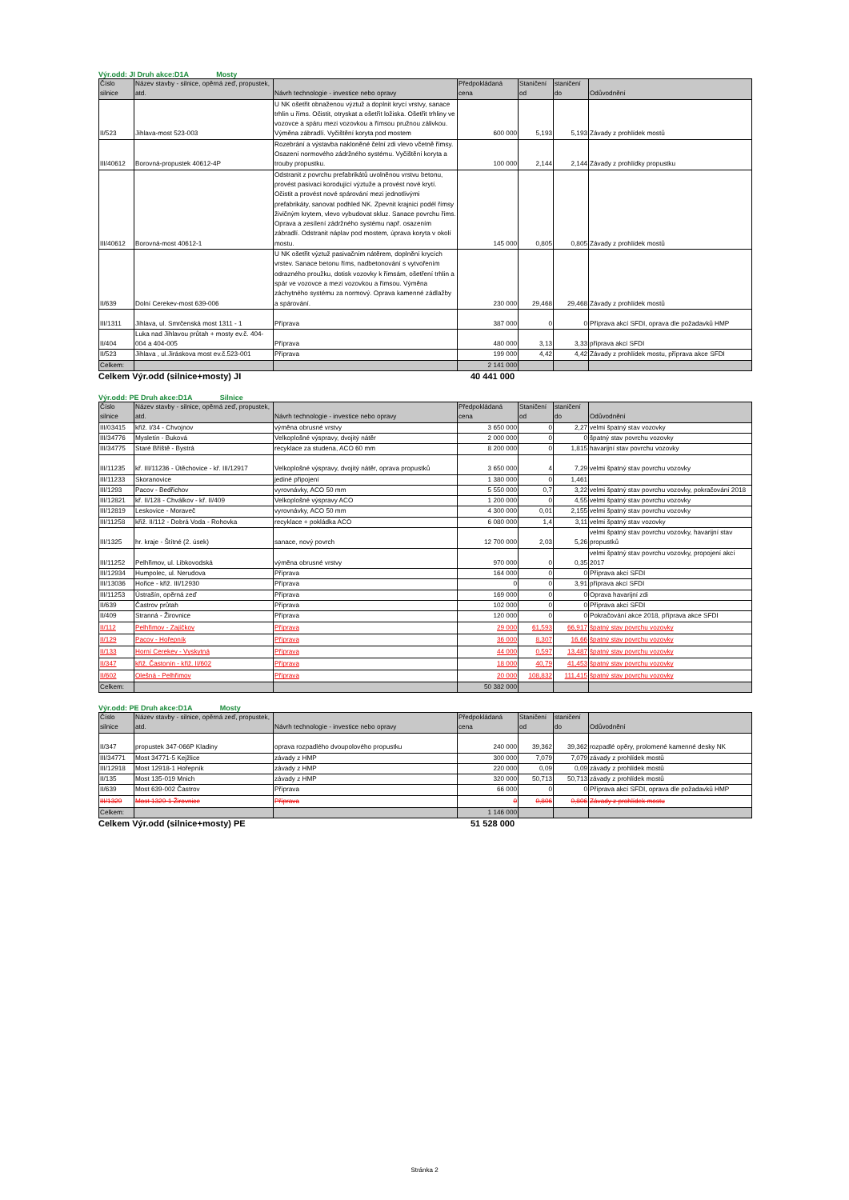Výr.odd: JI Druh akce:D1A Mosty
| Číslo silnice | Název stavby - silnice, opěrná zeď, propustek, atd. | Návrh technologie - investice nebo opravy | Předpokládaná cena | Staničení od | staničení do | Odůvodnění |
| --- | --- | --- | --- | --- | --- | --- |
| II/523 | Jihlava-most 523-003 | U NK ošetřit obnaženou výztuž a doplnit krycí vrstvy, sanace trhlin u říms. Očistit, otryskat a ošetřit ložiska. Ošetřit trhliny ve vozovce a spáru mezi vozovkou a římsou pružnou zálivkou. Výměna zábradlí. Vyčištění koryta pod mostem | 600 000 | 5,193 | 5,193 | Závady z prohlídek mostů |
| III/40612 | Borovná-propustek 40612-4P | Rozebrání a výstavba nakloněné čelní zdi vlevo včetně římsy. Osazení normového zádržného systému. Vyčištění koryta a trouby propustku. | 100 000 | 2,144 | 2,144 | Závady z prohlídky propustku |
| III/40612 | Borovná-most 40612-1 | Odstranit z povrchu prefabrikátů uvolněnou vrstvu betonu, provést pasivaci korodující výztuže a provést nové krytí. Očistit a provést nové spárování mezi jednotlivými prefabrikáty, sanovat podhled NK. Zpevnit krajnici podél římsy živičným krytem, vlevo vybudovat skluz. Sanace povrchu říms. Oprava a zesílení zádržného systému např. osazením zábradlí. Odstranit náplav pod mostem, úprava koryta v okolí mostu. | 145 000 | 0,805 | 0,805 | Závady z prohlídek mostů |
| II/639 | Dolní Cerekev-most 639-006 | U NK ošetřit výztuž pasivačním nátěrem, doplnění krycích vrstev. Sanace betonu říms, nadbetonování s vytvořením odrazného proužku, dotisk vozovky k římsám, ošetření trhlin a spár ve vozovce a mezi vozovkou a římsou. Výměna záchytného systému za normový. Oprava kamenné zádlažby a spárování. | 230 000 | 29,468 | 29,468 | Závady z prohlídek mostů |
| III/1311 | Jihlava, ul. Smrčenská most 1311 - 1 | Příprava | 387 000 | 0 | 0 | Příprava akcí SFDI, oprava dle požadavků HMP |
| II/404 | Luka nad Jihlavou průtah + mosty ev.č. 404-004 a 404-005 | Příprava | 480 000 | 3,13 | 3,33 | příprava akcí SFDI |
| II/523 | Jihlava , ul.Jiráskova most ev.č.523-001 | Příprava | 199 000 | 4,42 | 4,42 | Závady z prohlídek mostu, příprava akce SFDI |
| Celkem: | | | 2 141 000 | | | |
Celkem Výr.odd (silnice+mosty) JI 40 441 000
Výr.odd: PE Druh akce:D1A Silnice
| Číslo silnice | Název stavby - silnice, opěrná zeď, propustek, atd. | Návrh technologie - investice nebo opravy | Předpokládaná cena | Staničení od | staničení do | Odůvodnění |
| --- | --- | --- | --- | --- | --- | --- |
| III/03415 | křiž. I/34 - Chvojnov | výměna obrusné vrstvy | 3 650 000 | 0 | 2,27 | velmi špatný stav vozovky |
| III/34776 | Mysletín - Buková | Velkoplošné výspravy, dvojitý nátěr | 2 000 000 | 0 | 0 | špatný stav povrchu vozovky |
| III/34775 | Staré Bříště - Bystrá | recyklace za studena, ACO 60 mm | 8 200 000 | 0 | 1,815 | havarijní stav povrchu vozovky |
| III/11235 | kř. III/11236 - Útěchovice - kř. III/12917 | Velkoplošné výspravy, dvojitý nátěr, oprava propustků | 3 650 000 | 4 | 7,29 | velmi špatný stav povrchu vozovky |
| III/11233 | Skoranovice | jediné připojení | 1 380 000 | 0 | 1,461 | |
| III/1293 | Pacov - Bedřichov | vyrovnávky, ACO 50 mm | 5 550 000 | 0,7 | 3,22 | velmi špatný stav povrchu vozovky, pokračování 2018 |
| III/12821 | kř. II/128 - Chválkov - kř. II/409 | Velkoplošné výspravy ACO | 1 200 000 | 0 | 4,55 | velmi špatný stav povrchu vozovky |
| III/12819 | Leskovice - Moraveč | vyrovnávky, ACO 50 mm | 4 300 000 | 0,01 | 2,155 | velmi špatný stav povrchu vozovky |
| III/11258 | křiž. II/112 - Dobrá Voda - Rohovka | recyklace + pokládka ACO | 6 080 000 | 1,4 | 3,11 | velmi špatný stav vozovky |
| III/1325 | hr. kraje - Štítné (2. úsek) | sanace, nový povrch | 12 700 000 | 2,03 | 5,26 | velmi špatný stav povrchu vozovky, havarijní stav propustků |
| III/11252 | Pelhřimov, ul. Libkovodská | výměna obrusné vrstvy | 970 000 | 0 | 0,35 | velmi špatný stav povrchu vozovky, propojení akcí 2017 |
| III/12934 | Humpolec, ul. Nerudova | Příprava | 164 000 | 0 | 0 | Příprava akcí SFDI |
| III/13036 | Hořice - křiž. III/12930 | Příprava | 0 | 0 | 3,91 | příprava akcí SFDI |
| III/11253 | Ústrašín, opěrná zeď | Příprava | 169 000 | 0 | 0 | Oprava havarijní zdi |
| II/639 | Častrov průtah | Příprava | 102 000 | 0 | 0 | Příprava akcí SFDI |
| II/409 | Stranná - Žirovnice | Příprava | 120 000 | 0 | 0 | Pokračování akce 2018, příprava akce SFDI |
| II/112 | Pelhřimov - Zajíčkov | Příprava | 29 000 | 61,593 | 66,917 | špatný stav povrchu vozovky |
| II/129 | Pacov - Hořepník | Příprava | 36 000 | 8,307 | 16,66 | špatný stav povrchu vozovky |
| II/133 | Horní Cerekev - Vyskytná | Příprava | 44 000 | 0,597 | 13,487 | špatný stav povrchu vozovky |
| II/347 | křiž. Častonín - křiž. II/602 | Příprava | 18 000 | 40,79 | 41,453 | špatný stav povrchu vozovky |
| II/602 | Olešná - Pelhřimov | Příprava | 20 000 | 108,832 | 111,415 | špatný stav povrchu vozovky |
| Celkem: | | | 50 382 000 | | | |
Výr.odd: PE Druh akce:D1A Mosty
| Číslo silnice | Název stavby - silnice, opěrná zeď, propustek, atd. | Návrh technologie - investice nebo opravy | Předpokládaná cena | Staničení od | staničení do | Odůvodnění |
| --- | --- | --- | --- | --- | --- | --- |
| II/347 | propustek 347-066P Kladiny | oprava rozpadlého dvoupolového propustku | 240 000 | 39,362 | 39,362 | rozpadlé opěry, prolomené kamenné desky NK |
| III/34771 | Most 34771-5 Kejžlice | závady z HMP | 300 000 | 7,079 | 7,079 | závady z prohlídek mostů |
| III/12918 | Most 12918-1 Hořepník | závady z HMP | 220 000 | 0,09 | 0,09 | závady z prohlídek mostů |
| II/135 | Most 135-019 Mnich | závady z HMP | 320 000 | 50,713 | 50,713 | závady z prohlídek mostů |
| II/639 | Most 639-002 Častrov | Příprava | 66 000 | 0 | 0 | Příprava akcí SFDI, oprava dle požadavků HMP |
| III/1329 | Most 1329-1 Žirovnice | Příprava | 0 | 0,806 | 0,806 | Závady z prohlídek mostu |
| Celkem: | | | 1 146 000 | | | |
Celkem Výr.odd (silnice+mosty) PE 51 528 000
Stránka 2